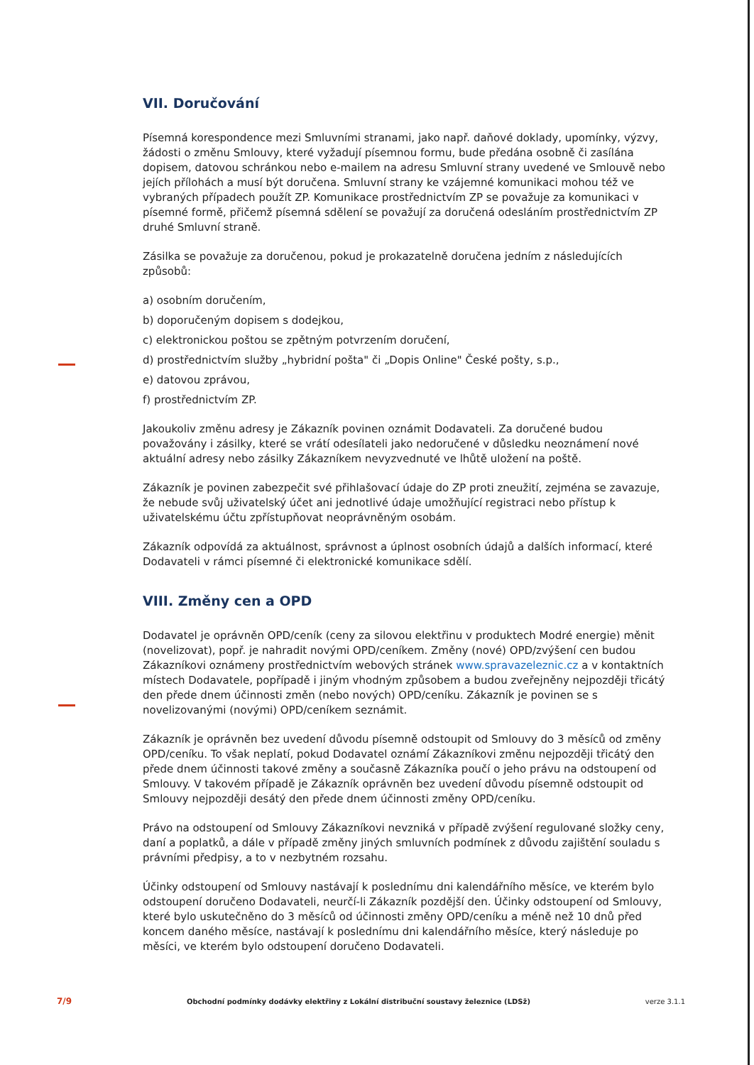VII. Doručování
Písemná korespondence mezi Smluvními stranami, jako např. daňové doklady, upomínky, výzvy, žádosti o změnu Smlouvy, které vyžadují písemnou formu, bude předána osobně či zasílána dopisem, datovou schránkou nebo e-mailem na adresu Smluvní strany uvedené ve Smlouvě nebo jejích přílohách a musí být doručena. Smluvní strany ke vzájemné komunikaci mohou též ve vybraných případech použít ZP. Komunikace prostřednictvím ZP se považuje za komunikaci v písemné formě, přičemž písemná sdělení se považují za doručená odesláním prostřednictvím ZP druhé Smluvní straně.
Zásilka se považuje za doručenou, pokud je prokazatelně doručena jedním z následujících způsobů:
a) osobním doručením,
b) doporučeným dopisem s dodejkou,
c) elektronickou poštou se zpětným potvrzením doručení,
d) prostřednictvím služby „hybridní pošta" či „Dopis Online" České pošty, s.p.,
e) datovou zprávou,
f) prostřednictvím ZP.
Jakoukoliv změnu adresy je Zákazník povinen oznámit Dodavateli. Za doručené budou považovány i zásilky, které se vrátí odesílateli jako nedoručené v důsledku neoznámení nové aktuální adresy nebo zásilky Zákazníkem nevyzvednuté ve lhůtě uložení na poště.
Zákazník je povinen zabezpečit své přihlašovací údaje do ZP proti zneužití, zejména se zavazuje, že nebude svůj uživatelský účet ani jednotlivé údaje umožňující registraci nebo přístup k uživatelskému účtu zpřístupňovat neoprávněným osobám.
Zákazník odpovídá za aktuálnost, správnost a úplnost osobních údajů a dalších informací, které Dodavateli v rámci písemné či elektronické komunikace sdělí.
VIII. Změny cen a OPD
Dodavatel je oprávněn OPD/ceník (ceny za silovou elektřinu v produktech Modré energie) měnit (novelizovat), popř. je nahradit novými OPD/ceníkem. Změny (nové) OPD/zvýšení cen budou Zákazníkovi oznámeny prostřednictvím webových stránek www.spravazeleznic.cz a v kontaktních místech Dodavatele, popřípadě i jiným vhodným způsobem a budou zveřejněny nejpozději třicátý den přede dnem účinnosti změn (nebo nových) OPD/ceníku. Zákazník je povinen se s novelizovanými (novými) OPD/ceníkem seznámit.
Zákazník je oprávněn bez uvedení důvodu písemně odstoupit od Smlouvy do 3 měsíců od změny OPD/ceníku. To však neplatí, pokud Dodavatel oznámí Zákazníkovi změnu nejpozději třicátý den přede dnem účinnosti takové změny a současně Zákazníka poučí o jeho právu na odstoupení od Smlouvy. V takovém případě je Zákazník oprávněn bez uvedení důvodu písemně odstoupit od Smlouvy nejpozději desátý den přede dnem účinnosti změny OPD/ceníku.
Právo na odstoupení od Smlouvy Zákazníkovi nevzniká v případě zvýšení regulované složky ceny, daní a poplatků, a dále v případě změny jiných smluvních podmínek z důvodu zajištění souladu s právními předpisy, a to v nezbytném rozsahu.
Účinky odstoupení od Smlouvy nastávají k poslednímu dni kalendářního měsíce, ve kterém bylo odstoupení doručeno Dodavateli, neurčí-li Zákazník pozdější den. Účinky odstoupení od Smlouvy, které bylo uskutečněno do 3 měsíců od účinnosti změny OPD/ceníku a méně než 10 dnů před koncem daného měsíce, nastávají k poslednímu dni kalendářního měsíce, který následuje po měsíci, ve kterém bylo odstoupení doručeno Dodavateli.
7/9 Obchodní podmínky dodávky elektřiny z Lokální distribuční soustavy železnice (LDSž) verze 3.1.1